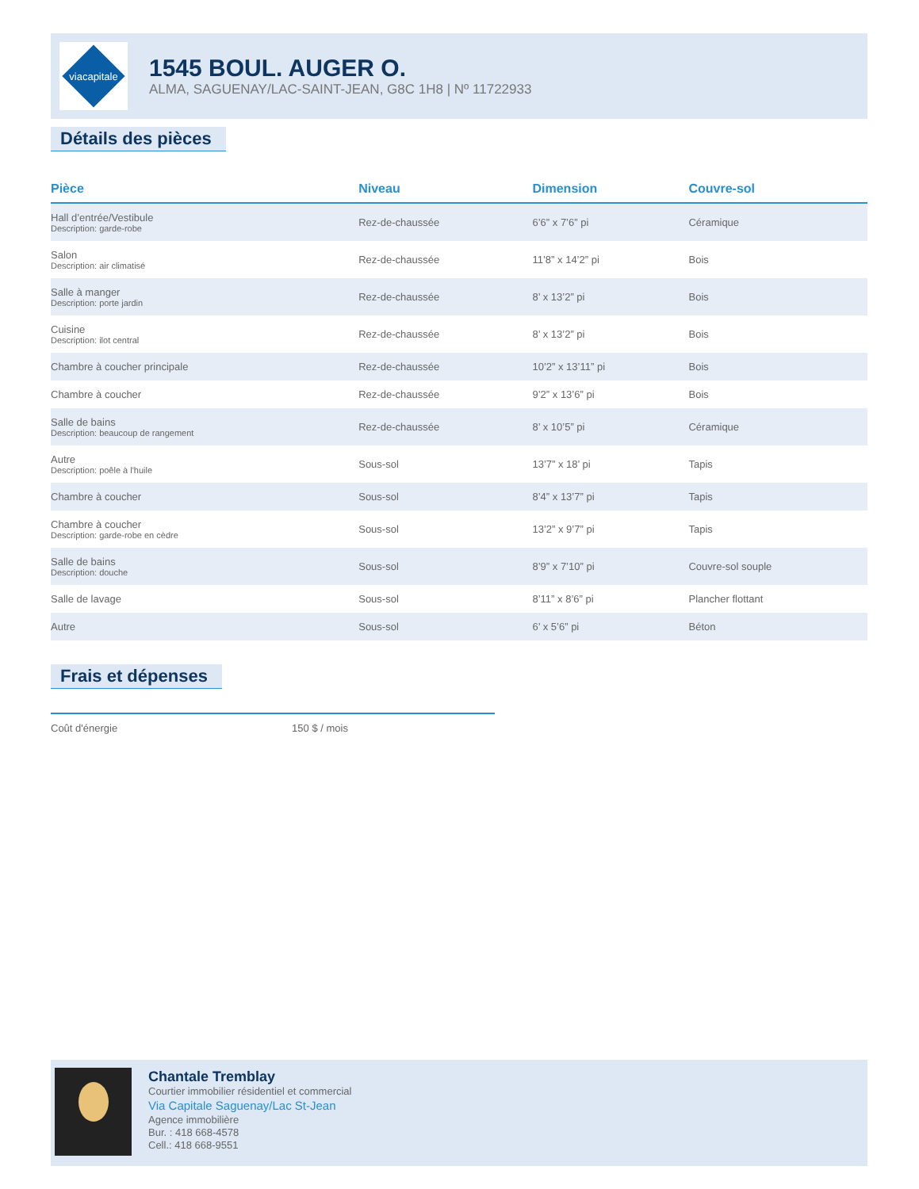viacapitale
1545 BOUL. AUGER O.
ALMA, SAGUENAY/LAC-SAINT-JEAN, G8C 1H8 | Nº 11722933
Détails des pièces
| Pièce | Niveau | Dimension | Couvre-sol |
| --- | --- | --- | --- |
| Hall d’entrée/Vestibule Description: garde-robe | Rez-de-chaussée | 6’6” x 7’6” pi | Céramique |
| Salon Description: air climatisé | Rez-de-chaussée | 11’8” x 14’2” pi | Bois |
| Salle à manger Description: porte jardin | Rez-de-chaussée | 8’ x 13’2” pi | Bois |
| Cuisine Description: ilot central | Rez-de-chaussée | 8’ x 13’2” pi | Bois |
| Chambre à coucher principale | Rez-de-chaussée | 10’2” x 13’11” pi | Bois |
| Chambre à coucher | Rez-de-chaussée | 9’2” x 13’6” pi | Bois |
| Salle de bains Description: beaucoup de rangement | Rez-de-chaussée | 8’ x 10’5” pi | Céramique |
| Autre Description: poêle à l'huile | Sous-sol | 13’7” x 18’ pi | Tapis |
| Chambre à coucher | Sous-sol | 8’4” x 13’7” pi | Tapis |
| Chambre à coucher Description: garde-robe en cèdre | Sous-sol | 13’2” x 9’7” pi | Tapis |
| Salle de bains Description: douche | Sous-sol | 8’9” x 7’10” pi | Couvre-sol souple |
| Salle de lavage | Sous-sol | 8’11” x 8’6” pi | Plancher flottant |
| Autre | Sous-sol | 6’ x 5’6” pi | Béton |
Frais et dépenses
| Coût d'énergie | 150 $ / mois |
Chantale Tremblay
Courtier immobilier résidentiel et commercial
Via Capitale Saguenay/Lac St-Jean
Agence immobilière
Bur. : 418 668-4578
Cell.: 418 668-9551